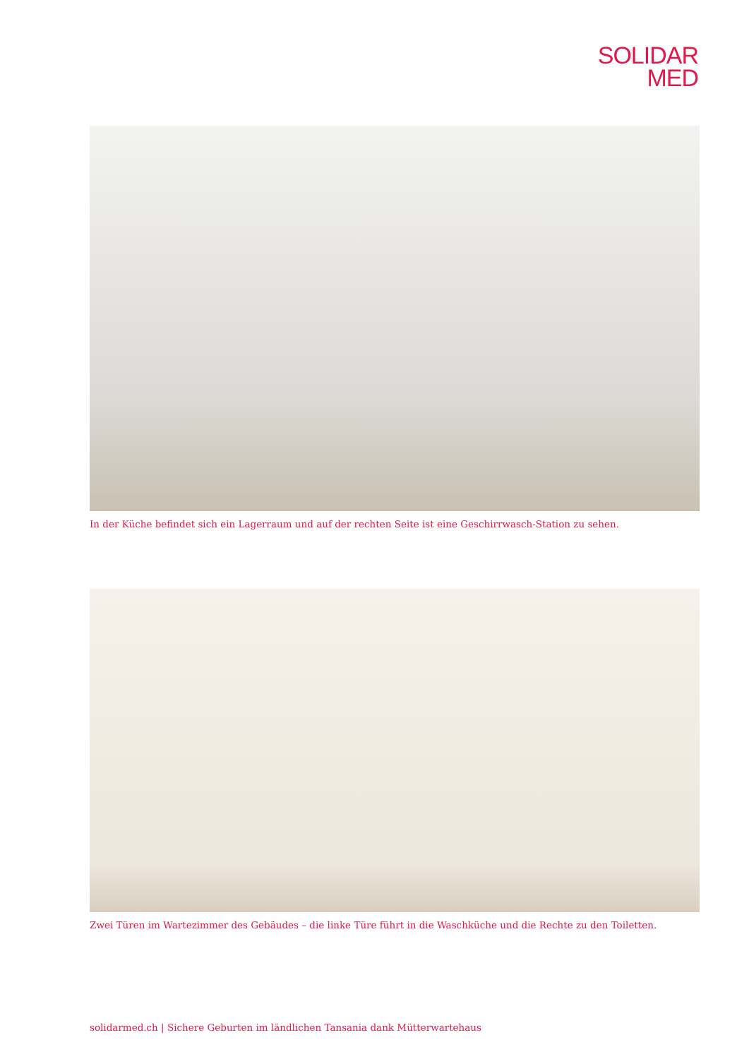SOLIDAR
MED
In der Küche befindet sich ein Lagerraum und auf der rechten Seite ist eine Geschirrwasch-Station zu sehen.
Zwei Türen im Wartezimmer des Gebäudes – die linke Türe führt in die Waschküche und die Rechte zu den Toiletten.
solidarmed.ch | Sichere Geburten im ländlichen Tansania dank Mütterwartehaus